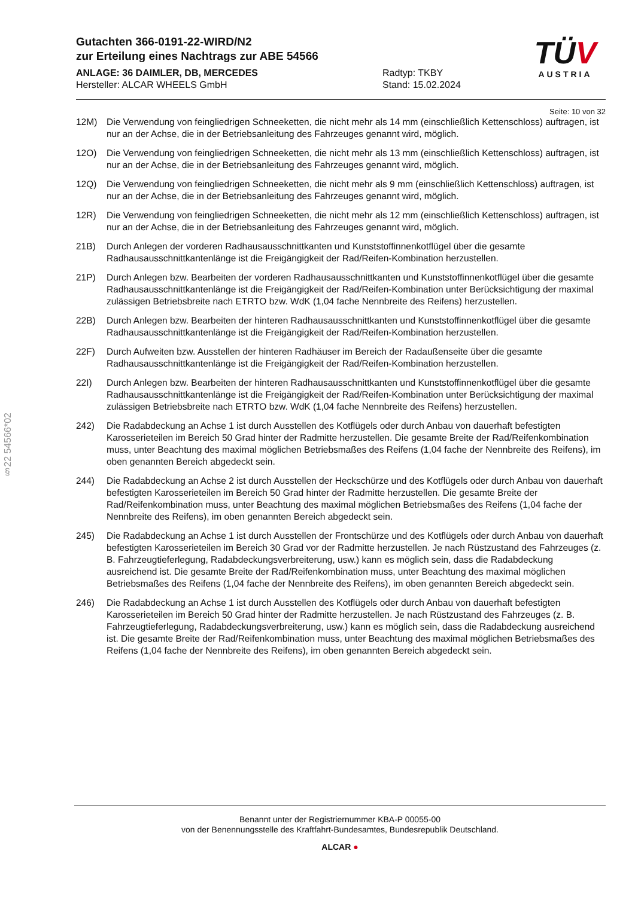§22 54566*02
TÜV
AUSTRIA
Gutachten 366-0191-22-WIRD/N2
zur Erteilung eines Nachtrags zur ABE 54566
ANLAGE: 36 DAIMLER, DB, MERCEDES
Hersteller: ALCAR WHEELS GmbH
Radtyp: TKBY
Stand: 15.02.2024
Seite: 10 von 32
12M) Die Verwendung von feingliedrigen Schneeketten, die nicht mehr als 14 mm (einschließlich Kettenschloss) auftragen, ist nur an der Achse, die in der Betriebsanleitung des Fahrzeuges genannt wird, möglich.
12O) Die Verwendung von feingliedrigen Schneeketten, die nicht mehr als 13 mm (einschließlich Kettenschloss) auftragen, ist nur an der Achse, die in der Betriebsanleitung des Fahrzeuges genannt wird, möglich.
12Q) Die Verwendung von feingliedrigen Schneeketten, die nicht mehr als 9 mm (einschließlich Kettenschloss) auftragen, ist nur an der Achse, die in der Betriebsanleitung des Fahrzeuges genannt wird, möglich.
12R) Die Verwendung von feingliedrigen Schneeketten, die nicht mehr als 12 mm (einschließlich Kettenschloss) auftragen, ist nur an der Achse, die in der Betriebsanleitung des Fahrzeuges genannt wird, möglich.
21B) Durch Anlegen der vorderen Radhausausschnittkanten und Kunststoffinnenkotflügel über die gesamte Radhausausschnittkantenlänge ist die Freigängigkeit der Rad/Reifen-Kombination herzustellen.
21P) Durch Anlegen bzw. Bearbeiten der vorderen Radhausausschnittkanten und Kunststoffinnenkotflügel über die gesamte Radhausausschnittkantenlänge ist die Freigängigkeit der Rad/Reifen-Kombination unter Berücksichtigung der maximal zulässigen Betriebsbreite nach ETRTO bzw. WdK (1,04 fache Nennbreite des Reifens) herzustellen.
22B) Durch Anlegen bzw. Bearbeiten der hinteren Radhausausschnittkanten und Kunststoffinnenkotflügel über die gesamte Radhausausschnittkantenlänge ist die Freigängigkeit der Rad/Reifen-Kombination herzustellen.
22F) Durch Aufweiten bzw. Ausstellen der hinteren Radhäuser im Bereich der Radaußenseite über die gesamte Radhausausschnittkantenlänge ist die Freigängigkeit der Rad/Reifen-Kombination herzustellen.
22I) Durch Anlegen bzw. Bearbeiten der hinteren Radhausausschnittkanten und Kunststoffinnenkotflügel über die gesamte Radhausausschnittkantenlänge ist die Freigängigkeit der Rad/Reifen-Kombination unter Berücksichtigung der maximal zulässigen Betriebsbreite nach ETRTO bzw. WdK (1,04 fache Nennbreite des Reifens) herzustellen.
242) Die Radabdeckung an Achse 1 ist durch Ausstellen des Kotflügels oder durch Anbau von dauerhaft befestigten Karosserieteilen im Bereich 50 Grad hinter der Radmitte herzustellen. Die gesamte Breite der Rad/Reifenkombination muss, unter Beachtung des maximal möglichen Betriebsmaßes des Reifens (1,04 fache der Nennbreite des Reifens), im oben genannten Bereich abgedeckt sein.
244) Die Radabdeckung an Achse 2 ist durch Ausstellen der Heckschürze und des Kotflügels oder durch Anbau von dauerhaft befestigten Karosserieteilen im Bereich 50 Grad hinter der Radmitte herzustellen. Die gesamte Breite der Rad/Reifenkombination muss, unter Beachtung des maximal möglichen Betriebsmaßes des Reifens (1,04 fache der Nennbreite des Reifens), im oben genannten Bereich abgedeckt sein.
245) Die Radabdeckung an Achse 1 ist durch Ausstellen der Frontschürze und des Kotflügels oder durch Anbau von dauerhaft befestigten Karosserieteilen im Bereich 30 Grad vor der Radmitte herzustellen. Je nach Rüstzustand des Fahrzeuges (z. B. Fahrzeugtieferlegung, Radabdeckungsverbreiterung, usw.) kann es möglich sein, dass die Radabdeckung ausreichend ist. Die gesamte Breite der Rad/Reifenkombination muss, unter Beachtung des maximal möglichen Betriebsmaßes des Reifens (1,04 fache der Nennbreite des Reifens), im oben genannten Bereich abgedeckt sein.
246) Die Radabdeckung an Achse 1 ist durch Ausstellen des Kotflügels oder durch Anbau von dauerhaft befestigten Karosserieteilen im Bereich 50 Grad hinter der Radmitte herzustellen. Je nach Rüstzustand des Fahrzeuges (z. B. Fahrzeugtieferlegung, Radabdeckungsverbreiterung, usw.) kann es möglich sein, dass die Radabdeckung ausreichend ist. Die gesamte Breite der Rad/Reifenkombination muss, unter Beachtung des maximal möglichen Betriebsmaßes des Reifens (1,04 fache der Nennbreite des Reifens), im oben genannten Bereich abgedeckt sein.
Benannt unter der Registriernummer KBA-P 00055-00
von der Benennungsstelle des Kraftfahrt-Bundesamtes, Bundesrepublik Deutschland.
ALCAR ●